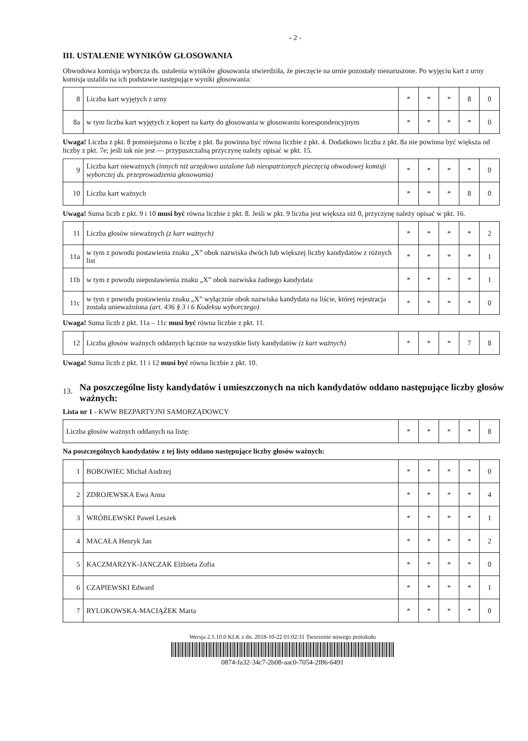- 2 -
III. USTALENIE WYNIKÓW GŁOSOWANIA
Obwodowa komisja wyborcza ds. ustalenia wyników głosowania stwierdziła, że pieczęcie na urnie pozostały nienaruszone. Po wyjęciu kart z urny komisja ustaliła na ich podstawie następujące wyniki głosowania:
| 8 | Liczba kart wyjętych z urny | * | * | * | 8 | 0 |
| 8a | w tym liczba kart wyjętych z kopert na karty do głosowania w głosowaniu korespondencyjnym | * | * | * | * | 0 |
Uwaga! Liczba z pkt. 8 pomniejszona o liczbę z pkt. 8a powinna być równa liczbie z pkt. 4. Dodatkowo liczba z pkt. 8a nie powinna być większa od liczby z pkt. 7e; jeśli tak nie jest — przypuszczalną przyczynę należy opisać w pkt. 15.
| 9 | Liczba kart nieważnych (innych niż urzędowo ustalone lub nieopatrzonych pieczęcią obwodowej komisji wyborczej ds. przeprowadzenia głosowania) | * | * | * | * | 0 |
| 10 | Liczba kart ważnych | * | * | * | 8 | 0 |
Uwaga! Suma liczb z pkt. 9 i 10 musi być równa liczbie z pkt. 8. Jeśli w pkt. 9 liczba jest większa niż 0, przyczynę należy opisać w pkt. 16.
| 11 | Liczba głosów nieważnych (z kart ważnych) | * | * | * | * | 2 |
| 11a | w tym z powodu postawienia znaku „X” obok nazwiska dwóch lub większej liczby kandydatów z różnych list | * | * | * | * | 1 |
| 11b | w tym z powodu niepostawienia znaku „X” obok nazwiska żadnego kandydata | * | * | * | * | 1 |
| 11c | w tym z powodu postawienia znaku „X” wyłącznie obok nazwiska kandydata na liście, której rejestracja została unieważniona (art. 436 § 3 i 6 Kodeksu wyborczego) | * | * | * | * | 0 |
Uwaga! Suma liczb z pkt. 11a – 11c musi być równa liczbie z pkt. 11.
| 12 | Liczba głosów ważnych oddanych łącznie na wszystkie listy kandydatów (z kart ważnych) | * | * | * | 7 | 8 |
Uwaga! Suma liczb z pkt. 11 i 12 musi być równa liczbie z pkt. 10.
13. Na poszczególne listy kandydatów i umieszczonych na nich kandydatów oddano następujące liczby głosów ważnych:
Lista nr 1 - KWW BEZPARTYJNI SAMORZĄDOWCY
| Liczba głosów ważnych oddanych na listę: | * | * | * | * | 8 |
Na poszczególnych kandydatów z tej listy oddano następujące liczby głosów ważnych:
| 1 | BOBOWIEC Michał Andrzej | * | * | * | * | 0 |
| 2 | ZDROJEWSKA Ewa Anna | * | * | * | * | 4 |
| 3 | WRÓBLEWSKI Paweł Leszek | * | * | * | * | 1 |
| 4 | MACAŁA Henryk Jan | * | * | * | * | 2 |
| 5 | KACZMARZYK-JANCZAK Elżbieta Zofia | * | * | * | * | 0 |
| 6 | CZAPIEWSKI Edward | * | * | * | * | 1 |
| 7 | RYLOKOWSKA-MACIĄŻEK Marta | * | * | * | * | 0 |
Wersja 2.1.10.0 KLK z dn. 2018-10-22 01:02:31 Tworzenie nowego protokołu
0874-fa32-34c7-2b08-aac0-7054-2f86-6491